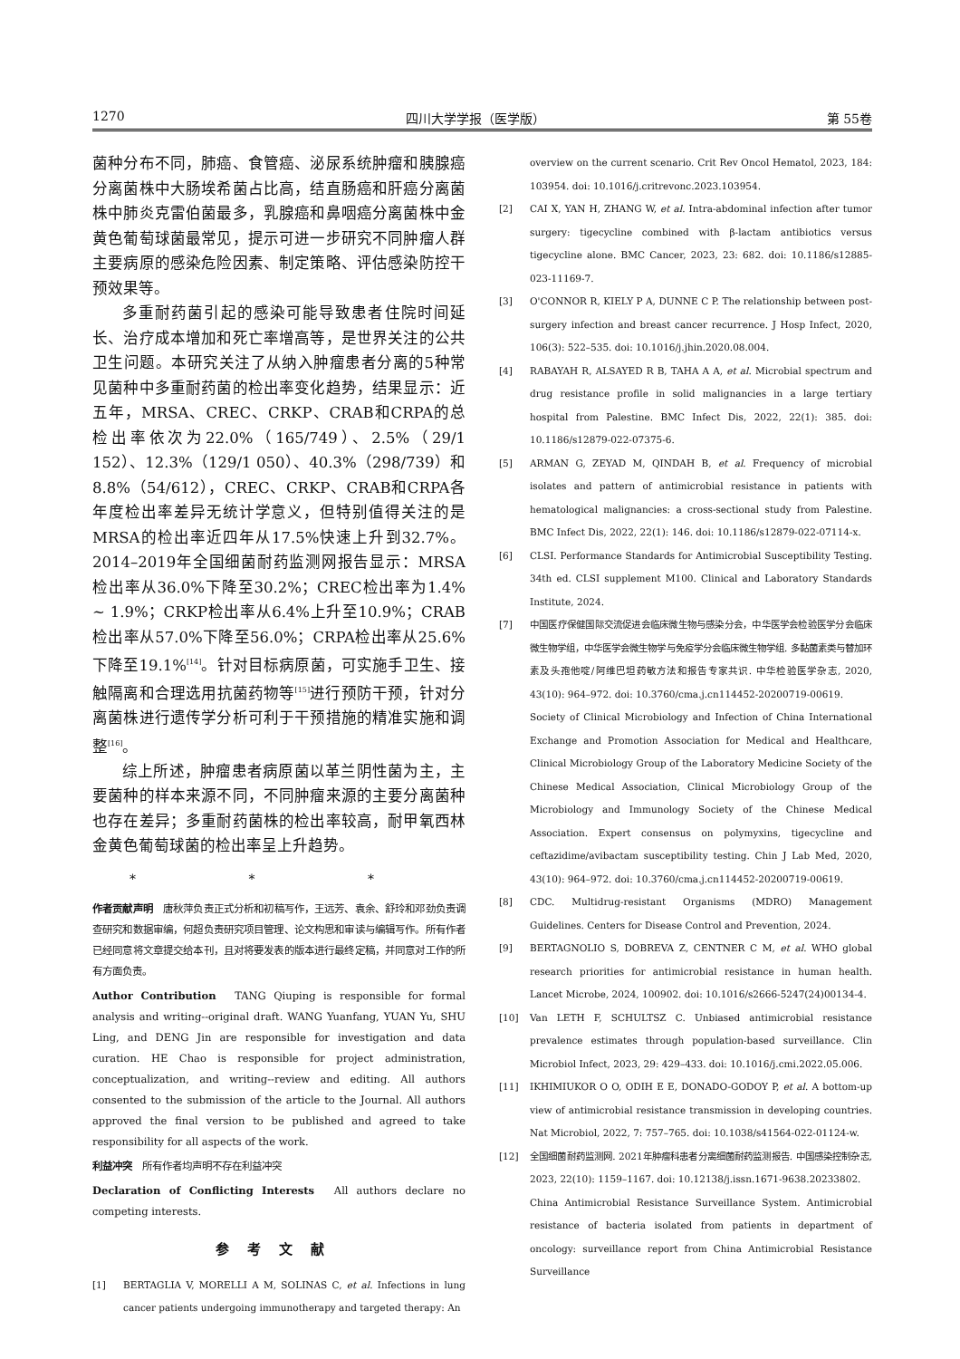1270 四川大学学报（医学版） 第 55卷
菌种分布不同，肺癌、食管癌、泌尿系统肿瘤和胰腺癌分离菌株中大肠埃希菌占比高，结直肠癌和肝癌分离菌株中肺炎克雷伯菌最多，乳腺癌和鼻咽癌分离菌株中金黄色葡萄球菌最常见，提示可进一步研究不同肿瘤人群主要病原的感染危险因素、制定策略、评估感染防控干预效果等。
多重耐药菌引起的感染可能导致患者住院时间延长、治疗成本增加和死亡率增高等，是世界关注的公共卫生问题。本研究关注了从纳入肿瘤患者分离的5种常见菌种中多重耐药菌的检出率变化趋势，结果显示：近五年，MRSA、CREC、CRKP、CRAB和CRPA的总检出率依次为22.0%（165/749）、2.5%（29/1 152）、12.3%（129/1 050）、40.3%（298/739）和8.8%（54/612），CREC、CRKP、CRAB和CRPA各年度检出率差异无统计学意义，但特别值得关注的是MRSA的检出率近四年从17.5%快速上升到32.7%。2014–2019年全国细菌耐药监测网报告显示：MRSA检出率从36.0%下降至30.2%；CREC检出率为1.4% ~ 1.9%；CRKP检出率从6.4%上升至10.9%；CRAB检出率从57.0%下降至56.0%；CRPA检出率从25.6%下降至19.1%<sup>[14]</sup>。针对目标病原菌，可实施手卫生、接触隔离和合理选用抗菌药物等<sup>[15]</sup>进行预防干预，针对分离菌株进行遗传学分析可利于干预措施的精准实施和调整<sup>[16]</sup>。
综上所述，肿瘤患者病原菌以革兰阴性菌为主，主要菌种的样本来源不同，不同肿瘤来源的主要分离菌种也存在差异；多重耐药菌株的检出率较高，耐甲氧西林金黄色葡萄球菌的检出率呈上升趋势。
* * *
作者贡献声明　唐秋萍负责正式分析和初稿写作，王远芳、袁余、舒玲和邓劲负责调查研究和数据审编，何超负责研究项目管理、论文构思和审读与编辑写作。所有作者已经同意将文章提交给本刊，且对将要发表的版本进行最终定稿，并同意对工作的所有方面负责。
Author Contribution　TANG Qiuping is responsible for formal analysis and writing--original draft. WANG Yuanfang, YUAN Yu, SHU Ling, and DENG Jin are responsible for investigation and data curation. HE Chao is responsible for project administration, conceptualization, and writing--review and editing. All authors consented to the submission of the article to the Journal. All authors approved the final version to be published and agreed to take responsibility for all aspects of the work.
利益冲突　所有作者均声明不存在利益冲突
Declaration of Conflicting Interests　All authors declare no competing interests.
参考文献
[1] BERTAGLIA V, MORELLI A M, SOLINAS C, et al. Infections in lung cancer patients undergoing immunotherapy and targeted therapy: An
overview on the current scenario. Crit Rev Oncol Hematol, 2023, 184: 103954. doi: 10.1016/j.critrevonc.2023.103954.
[2] CAI X, YAN H, ZHANG W, et al. Intra-abdominal infection after tumor surgery: tigecycline combined with β-lactam antibiotics versus tigecycline alone. BMC Cancer, 2023, 23: 682. doi: 10.1186/s12885-023-11169-7.
[3] O'CONNOR R, KIELY P A, DUNNE C P. The relationship between post-surgery infection and breast cancer recurrence. J Hosp Infect, 2020, 106(3): 522–535. doi: 10.1016/j.jhin.2020.08.004.
[4] RABAYAH R, ALSAYED R B, TAHA A A, et al. Microbial spectrum and drug resistance profile in solid malignancies in a large tertiary hospital from Palestine. BMC Infect Dis, 2022, 22(1): 385. doi: 10.1186/s12879-022-07375-6.
[5] ARMAN G, ZEYAD M, QINDAH B, et al. Frequency of microbial isolates and pattern of antimicrobial resistance in patients with hematological malignancies: a cross-sectional study from Palestine. BMC Infect Dis, 2022, 22(1): 146. doi: 10.1186/s12879-022-07114-x.
[6] CLSI. Performance Standards for Antimicrobial Susceptibility Testing. 34th ed. CLSI supplement M100. Clinical and Laboratory Standards Institute, 2024.
[7] 中国医疗保健国际交流促进会临床微生物与感染分会，中华医学会检验医学分会临床微生物学组，中华医学会微生物学与免疫学分会临床微生物学组. 多黏菌素类与替加环素及头孢他啶/阿维巴坦药敏方法和报告专家共识. 中华检验医学杂志, 2020, 43(10): 964–972. doi: 10.3760/cma.j.cn114452-20200719-00619.
Society of Clinical Microbiology and Infection of China International Exchange and Promotion Association for Medical and Healthcare, Clinical Microbiology Group of the Laboratory Medicine Society of the Chinese Medical Association, Clinical Microbiology Group of the Microbiology and Immunology Society of the Chinese Medical Association. Expert consensus on polymyxins, tigecycline and ceftazidime/avibactam susceptibility testing. Chin J Lab Med, 2020, 43(10): 964–972. doi: 10.3760/cma.j.cn114452-20200719-00619.
[8] CDC. Multidrug-resistant Organisms (MDRO) Management Guidelines. Centers for Disease Control and Prevention, 2024.
[9] BERTAGNOLIO S, DOBREVA Z, CENTNER C M, et al. WHO global research priorities for antimicrobial resistance in human health. Lancet Microbe, 2024, 100902. doi: 10.1016/s2666-5247(24)00134-4.
[10] Van LETH F, SCHULTSZ C. Unbiased antimicrobial resistance prevalence estimates through population-based surveillance. Clin Microbiol Infect, 2023, 29: 429–433. doi: 10.1016/j.cmi.2022.05.006.
[11] IKHIMIUKOR O O, ODIH E E, DONADO-GODOY P, et al. A bottom-up view of antimicrobial resistance transmission in developing countries. Nat Microbiol, 2022, 7: 757–765. doi: 10.1038/s41564-022-01124-w.
[12] 全国细菌耐药监测网. 2021年肿瘤科患者分离细菌耐药监测报告. 中国感染控制杂志, 2023, 22(10): 1159–1167. doi: 10.12138/j.issn.1671-9638.20233802.
China Antimicrobial Resistance Surveillance System. Antimicrobial resistance of bacteria isolated from patients in department of oncology: surveillance report from China Antimicrobial Resistance Surveillance